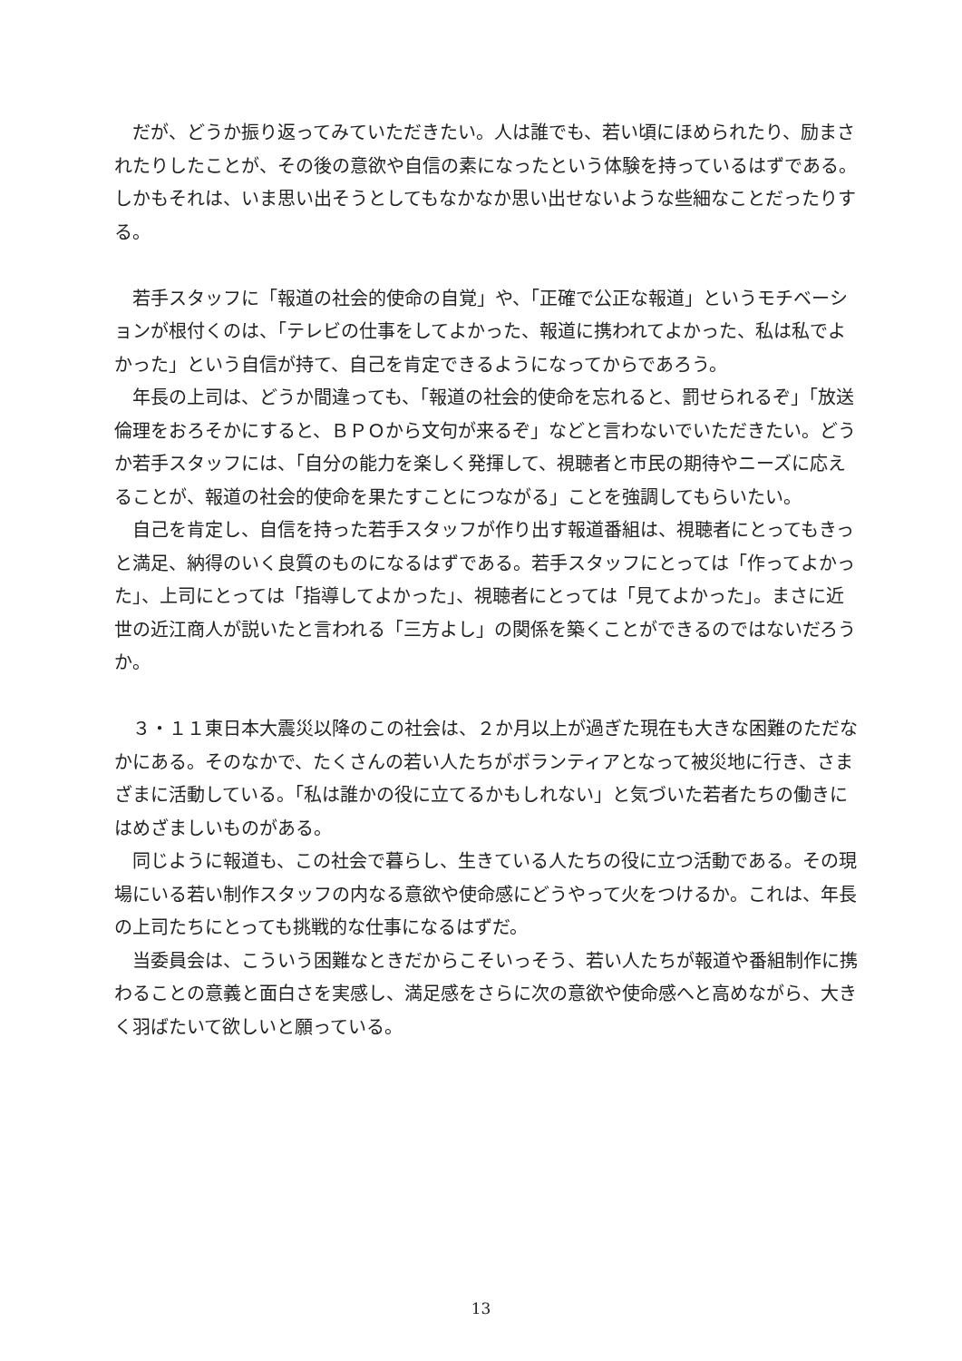だが、どうか振り返ってみていただきたい。人は誰でも、若い頃にほめられたり、励まされたりしたことが、その後の意欲や自信の素になったという体験を持っているはずである。しかもそれは、いま思い出そうとしてもなかなか思い出せないような些細なことだったりする。
若手スタッフに「報道の社会的使命の自覚」や、「正確で公正な報道」というモチベーションが根付くのは、「テレビの仕事をしてよかった、報道に携われてよかった、私は私でよかった」という自信が持て、自己を肯定できるようになってからであろう。
年長の上司は、どうか間違っても、「報道の社会的使命を忘れると、罰せられるぞ」「放送倫理をおろそかにすると、ＢＰＯから文句が来るぞ」などと言わないでいただきたい。どうか若手スタッフには、「自分の能力を楽しく発揮して、視聴者と市民の期待やニーズに応えることが、報道の社会的使命を果たすことにつながる」ことを強調してもらいたい。
自己を肯定し、自信を持った若手スタッフが作り出す報道番組は、視聴者にとってもきっと満足、納得のいく良質のものになるはずである。若手スタッフにとっては「作ってよかった」、上司にとっては「指導してよかった」、視聴者にとっては「見てよかった」。まさに近世の近江商人が説いたと言われる「三方よし」の関係を築くことができるのではないだろうか。
３・１１東日本大震災以降のこの社会は、２か月以上が過ぎた現在も大きな困難のただなかにある。そのなかで、たくさんの若い人たちがボランティアとなって被災地に行き、さまざまに活動している。「私は誰かの役に立てるかもしれない」と気づいた若者たちの働きにはめざましいものがある。
同じように報道も、この社会で暮らし、生きている人たちの役に立つ活動である。その現場にいる若い制作スタッフの内なる意欲や使命感にどうやって火をつけるか。これは、年長の上司たちにとっても挑戦的な仕事になるはずだ。
当委員会は、こういう困難なときだからこそいっそう、若い人たちが報道や番組制作に携わることの意義と面白さを実感し、満足感をさらに次の意欲や使命感へと高めながら、大きく羽ばたいて欲しいと願っている。
13